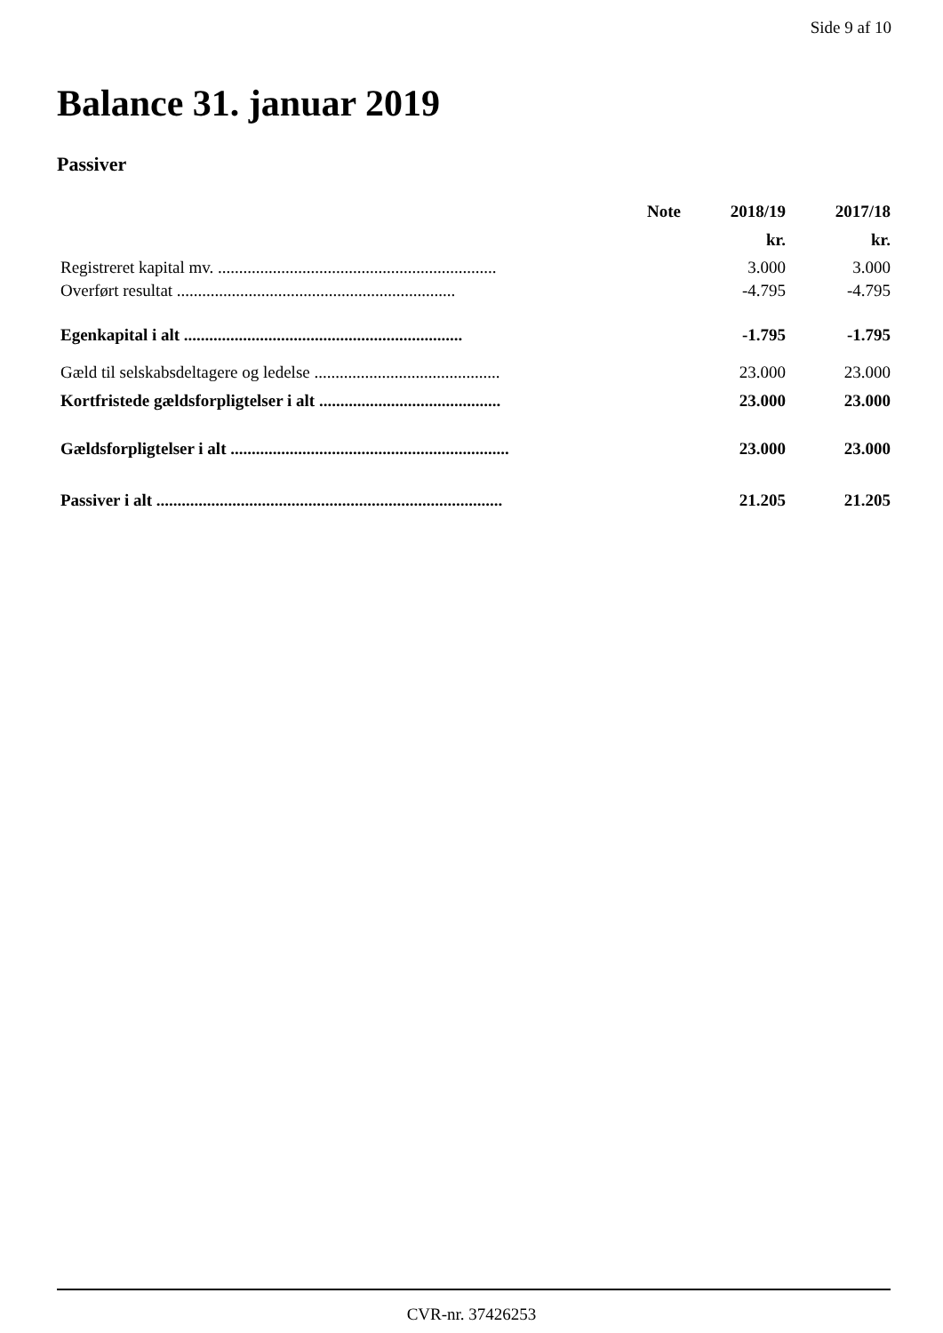Side 9 af 10
Balance 31. januar 2019
Passiver
| | Note | 2018/19 | 2017/18 |
| --- | --- | --- | --- |
| | | kr. | kr. |
| Registreret kapital mv. .................................................................. | | 3.000 | 3.000 |
| Overført resultat .................................................................. | | -4.795 | -4.795 |
| Egenkapital i alt .................................................................. | | -1.795 | -1.795 |
| Gæld til selskabsdeltagere og ledelse ............................................ | | 23.000 | 23.000 |
| Kortfristede gældsforpligtelser i alt ........................................... | | 23.000 | 23.000 |
| Gældsforpligtelser i alt .................................................................. | | 23.000 | 23.000 |
| Passiver i alt .................................................................................. | | 21.205 | 21.205 |
CVR-nr. 37426253